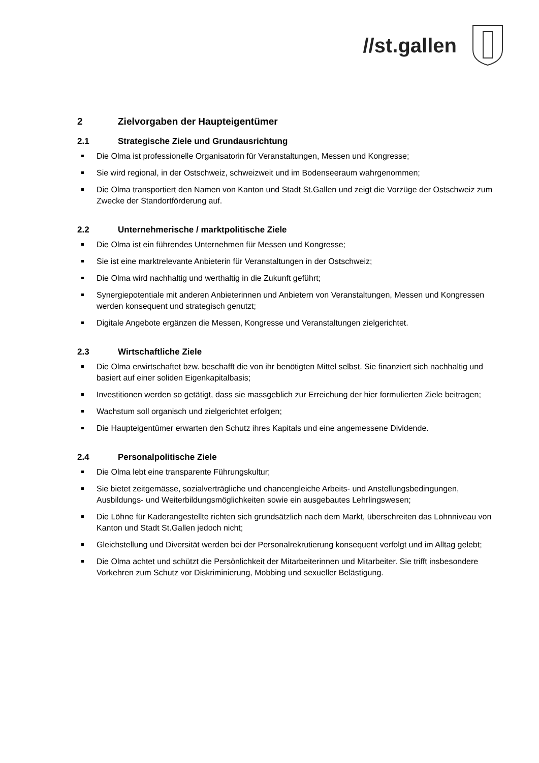//st.gallen
2 Zielvorgaben der Haupteigentümer
2.1 Strategische Ziele und Grundausrichtung
Die Olma ist professionelle Organisatorin für Veranstaltungen, Messen und Kongresse;
Sie wird regional, in der Ostschweiz, schweizweit und im Bodenseeraum wahrgenommen;
Die Olma transportiert den Namen von Kanton und Stadt St.Gallen und zeigt die Vorzüge der Ostschweiz zum Zwecke der Standortförderung auf.
2.2 Unternehmerische / marktpolitische Ziele
Die Olma ist ein führendes Unternehmen für Messen und Kongresse;
Sie ist eine marktrelevante Anbieterin für Veranstaltungen in der Ostschweiz;
Die Olma wird nachhaltig und werthaltig in die Zukunft geführt;
Synergiepotentiale mit anderen Anbieterinnen und Anbietern von Veranstaltungen, Messen und Kongressen werden konsequent und strategisch genutzt;
Digitale Angebote ergänzen die Messen, Kongresse und Veranstaltungen zielgerichtet.
2.3 Wirtschaftliche Ziele
Die Olma erwirtschaftet bzw. beschafft die von ihr benötigten Mittel selbst. Sie finanziert sich nachhaltig und basiert auf einer soliden Eigenkapitalbasis;
Investitionen werden so getätigt, dass sie massgeblich zur Erreichung der hier formulierten Ziele beitragen;
Wachstum soll organisch und zielgerichtet erfolgen;
Die Haupteigentümer erwarten den Schutz ihres Kapitals und eine angemessene Dividende.
2.4 Personalpolitische Ziele
Die Olma lebt eine transparente Führungskultur;
Sie bietet zeitgemässe, sozialverträgliche und chancengleiche Arbeits- und Anstellungsbedingungen, Ausbildungs- und Weiterbildungsmöglichkeiten sowie ein ausgebautes Lehrlingswesen;
Die Löhne für Kaderangestellte richten sich grundsätzlich nach dem Markt, überschreiten das Lohnniveau von Kanton und Stadt St.Gallen jedoch nicht;
Gleichstellung und Diversität werden bei der Personalrekrutierung konsequent verfolgt und im Alltag gelebt;
Die Olma achtet und schützt die Persönlichkeit der Mitarbeiterinnen und Mitarbeiter. Sie trifft insbesondere Vorkehren zum Schutz vor Diskriminierung, Mobbing und sexueller Belästigung.